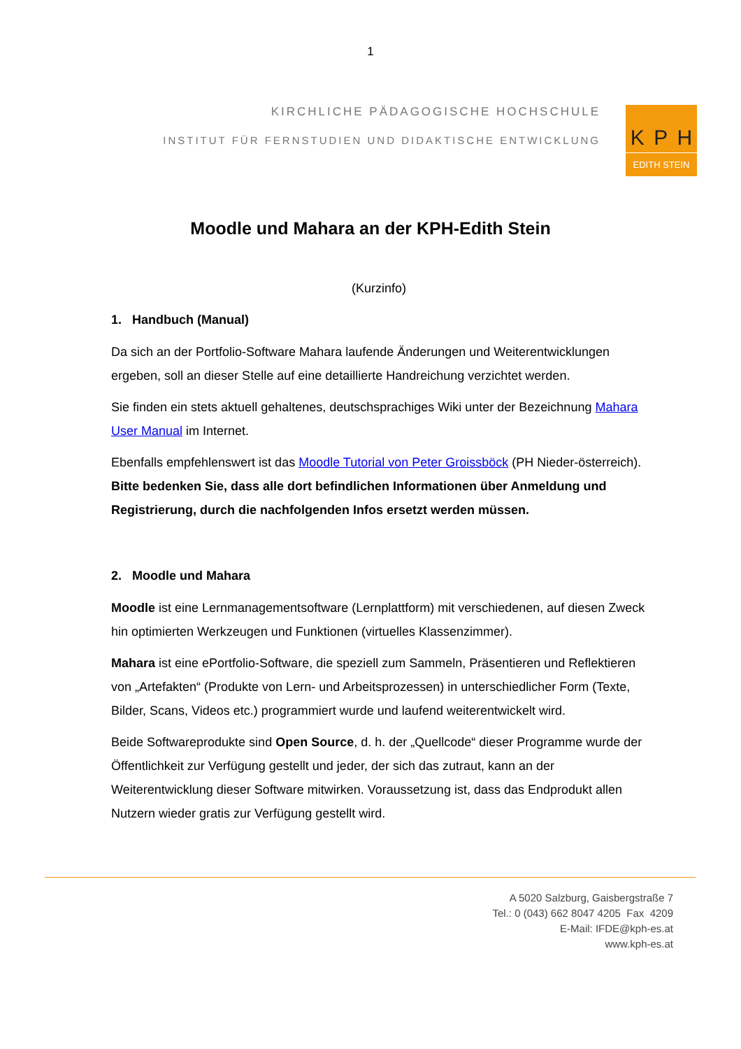1
KIRCHLICHE PÄDAGOGISCHE HOCHSCHULE
INSTITUT FÜR FERNSTUDIEN UND DIDAKTISCHE ENTWICKLUNG
K P H
EDITH STEIN
Moodle und Mahara an der KPH-Edith Stein
(Kurzinfo)
1. Handbuch (Manual)
Da sich an der Portfolio-Software Mahara laufende Änderungen und Weiterentwicklungen ergeben, soll an dieser Stelle auf eine detaillierte Handreichung verzichtet werden.
Sie finden ein stets aktuell gehaltenes, deutschsprachiges Wiki unter der Bezeichnung Mahara User Manual im Internet.
Ebenfalls empfehlenswert ist das Moodle Tutorial von Peter Groissböck (PH Nieder-österreich). Bitte bedenken Sie, dass alle dort befindlichen Informationen über Anmeldung und Registrierung, durch die nachfolgenden Infos ersetzt werden müssen.
2. Moodle und Mahara
Moodle ist eine Lernmanagementsoftware (Lernplattform) mit verschiedenen, auf diesen Zweck hin optimierten Werkzeugen und Funktionen (virtuelles Klassenzimmer).
Mahara ist eine ePortfolio-Software, die speziell zum Sammeln, Präsentieren und Reflektieren von „Artefakten“ (Produkte von Lern- und Arbeitsprozessen) in unterschiedlicher Form (Texte, Bilder, Scans, Videos etc.) programmiert wurde und laufend weiterentwickelt wird.
Beide Softwareprodukte sind Open Source, d. h. der „Quellcode“ dieser Programme wurde der Öffentlichkeit zur Verfügung gestellt und jeder, der sich das zutraut, kann an der Weiterentwicklung dieser Software mitwirken. Voraussetzung ist, dass das Endprodukt allen Nutzern wieder gratis zur Verfügung gestellt wird.
A 5020 Salzburg, Gaisbergstraße 7
Tel.: 0 (043) 662 8047 4205 Fax 4209
E-Mail: IFDE@kph-es.at
www.kph-es.at